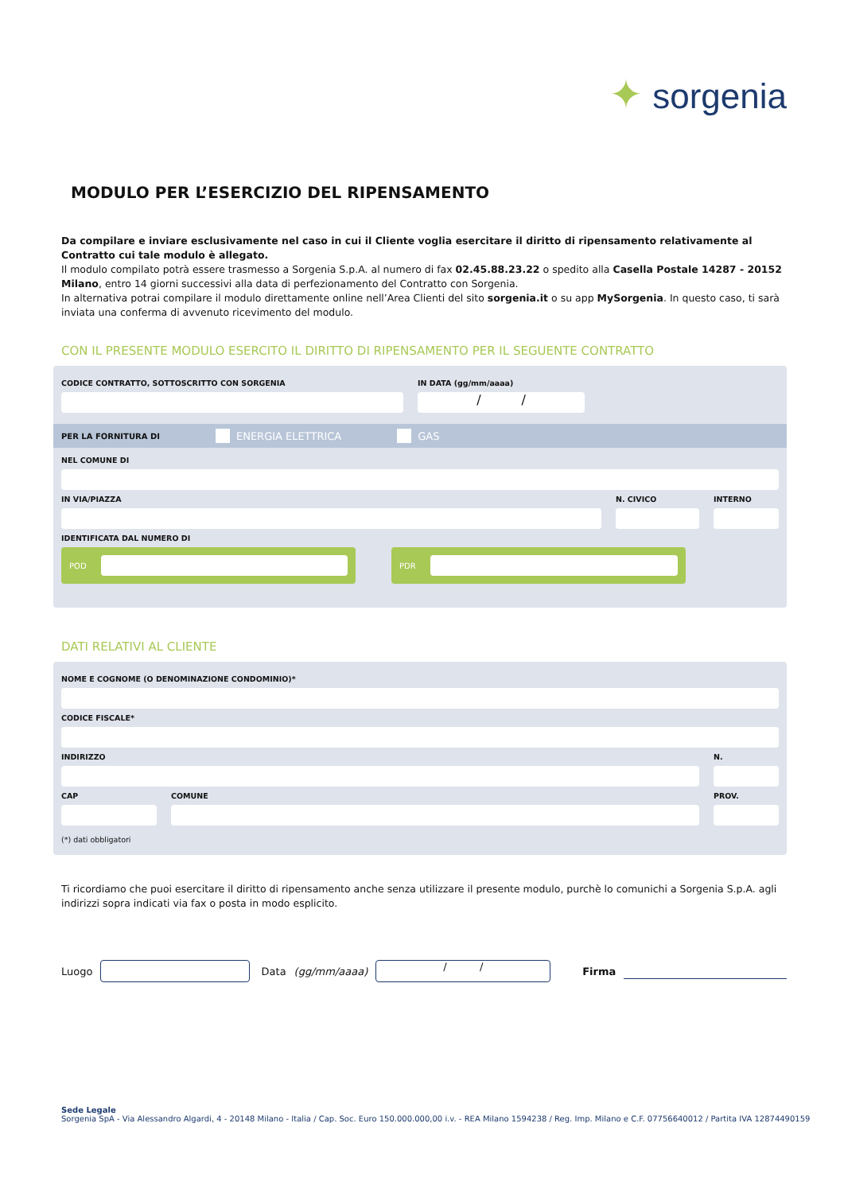✦ sorgenia
MODULO PER L’ESERCIZIO DEL RIPENSAMENTO
Da compilare e inviare esclusivamente nel caso in cui il Cliente voglia esercitare il diritto di ripensamento relativamente al Contratto cui tale modulo è allegato.
Il modulo compilato potrà essere trasmesso a Sorgenia S.p.A. al numero di fax 02.45.88.23.22 o spedito alla Casella Postale 14287 - 20152 Milano, entro 14 giorni successivi alla data di perfezionamento del Contratto con Sorgenia.
In alternativa potrai compilare il modulo direttamente online nell’Area Clienti del sito sorgenia.it o su app MySorgenia. In questo caso, ti sarà inviata una conferma di avvenuto ricevimento del modulo.
CON IL PRESENTE MODULO ESERCITO IL DIRITTO DI RIPENSAMENTO PER IL SEGUENTE CONTRATTO
CODICE CONTRATTO, SOTTOSCRITTO CON SORGENIA IN DATA (gg/mm/aaaa)
/ /
PER LA FORNITURA DI ENERGIA ELETTRICA GAS
NEL COMUNE DI
IN VIA/PIAZZA N. CIVICO INTERNO
IDENTIFICATA DAL NUMERO DI
POD PDR
DATI RELATIVI AL CLIENTE
NOME E COGNOME (O DENOMINAZIONE CONDOMINIO)*
CODICE FISCALE*
INDIRIZZO N.
CAP COMUNE PROV.
(*) dati obbligatori
Ti ricordiamo che puoi esercitare il diritto di ripensamento anche senza utilizzare il presente modulo, purchè lo comunichi a Sorgenia S.p.A. agli indirizzi sopra indicati via fax o posta in modo esplicito.
Luogo Data (gg/mm/aaaa) / / Firma
Sede Legale
Sorgenia SpA - Via Alessandro Algardi, 4 - 20148 Milano - Italia / Cap. Soc. Euro 150.000.000,00 i.v. - REA Milano 1594238 / Reg. Imp. Milano e C.F. 07756640012 / Partita IVA 12874490159